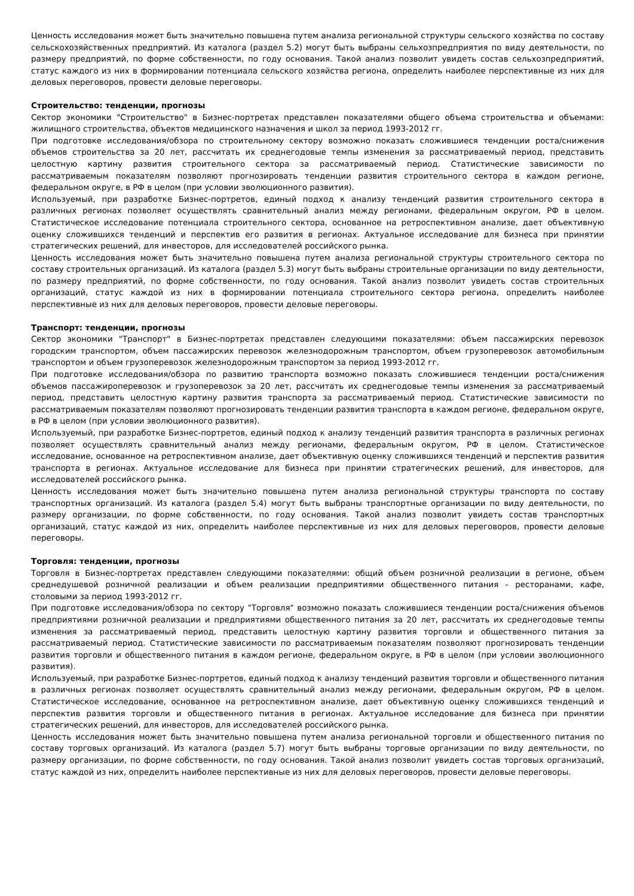Ценность исследования может быть значительно повышена путем анализа региональной структуры сельского хозяйства по составу сельскохозяйственных предприятий. Из каталога (раздел 5.2) могут быть выбраны сельхозпредприятия по виду деятельности, по размеру предприятий, по форме собственности, по году основания. Такой анализ позволит увидеть состав сельхозпредприятий, статус каждого из них в формировании потенциала сельского хозяйства региона, определить наиболее перспективные из них для деловых переговоров, провести деловые переговоры.
Строительство: тенденции, прогнозы
Сектор экономики "Строительство" в Бизнес-портретах представлен показателями общего объема строительства и объемами: жилищного строительства, объектов медицинского назначения и школ за период 1993-2012 гг.
При подготовке исследования/обзора по строительному сектору возможно показать сложившиеся тенденции роста/снижения объемов строительства за 20 лет, рассчитать их среднегодовые темпы изменения за рассматриваемый период, представить целостную картину развития строительного сектора за рассматриваемый период. Статистические зависимости по рассматриваемым показателям позволяют прогнозировать тенденции развития строительного сектора в каждом регионе, федеральном округе, в РФ в целом (при условии эволюционного развития).
Используемый, при разработке Бизнес-портретов, единый подход к анализу тенденций развития строительного сектора в различных регионах позволяет осуществлять сравнительный анализ между регионами, федеральным округом, РФ в целом. Статистическое исследование потенциала строительного сектора, основанное на ретроспективном анализе, дает объективную оценку сложившихся тенденций и перспектив его развития в регионах. Актуальное исследование для бизнеса при принятии стратегических решений, для инвесторов, для исследователей российского рынка.
Ценность исследования может быть значительно повышена путем анализа региональной структуры строительного сектора по составу строительных организаций. Из каталога (раздел 5.3) могут быть выбраны строительные организации по виду деятельности, по размеру предприятий, по форме собственности, по году основания. Такой анализ позволит увидеть состав строительных организаций, статус каждой из них в формировании потенциала строительного сектора региона, определить наиболее перспективные из них для деловых переговоров, провести деловые переговоры.
Транспорт: тенденции, прогнозы
Сектор экономики "Транспорт" в Бизнес-портретах представлен следующими показателями: объем пассажирских перевозок городским транспортом, объем пассажирских перевозок железнодорожным транспортом, объем грузоперевозок автомобильным транспортом и объем грузоперевозок железнодорожным транспортом за период 1993-2012 гг.
При подготовке исследования/обзора по развитию транспорта возможно показать сложившиеся тенденции роста/снижения объемов пассажироперевозок и грузоперевозок за 20 лет, рассчитать их среднегодовые темпы изменения за рассматриваемый период, представить целостную картину развития транспорта за рассматриваемый период. Статистические зависимости по рассматриваемым показателям позволяют прогнозировать тенденции развития транспорта в каждом регионе, федеральном округе, в РФ в целом (при условии эволюционного развития).
Используемый, при разработке Бизнес-портретов, единый подход к анализу тенденций развития транспорта в различных регионах позволяет осуществлять сравнительный анализ между регионами, федеральным округом, РФ в целом. Статистическое исследование, основанное на ретроспективном анализе, дает объективную оценку сложившихся тенденций и перспектив развития транспорта в регионах. Актуальное исследование для бизнеса при принятии стратегических решений, для инвесторов, для исследователей российского рынка.
Ценность исследования может быть значительно повышена путем анализа региональной структуры транспорта по составу транспортных организаций. Из каталога (раздел 5.4) могут быть выбраны транспортные организации по виду деятельности, по размеру организации, по форме собственности, по году основания. Такой анализ позволит увидеть состав транспортных организаций, статус каждой из них, определить наиболее перспективные из них для деловых переговоров, провести деловые переговоры.
Торговля: тенденции, прогнозы
Торговля в Бизнес-портретах представлен следующими показателями: общий объем розничной реализации в регионе, объем среднедушевой розничной реализации и объем реализации предприятиями общественного питания - ресторанами, кафе, столовыми за период 1993-2012 гг.
При подготовке исследования/обзора по сектору "Торговля" возможно показать сложившиеся тенденции роста/снижения объемов предприятиями розничной реализации и предприятиями общественного питания за 20 лет, рассчитать их среднегодовые темпы изменения за рассматриваемый период, представить целостную картину развития торговли и общественного питания за рассматриваемый период. Статистические зависимости по рассматриваемым показателям позволяют прогнозировать тенденции развития торговли и общественного питания в каждом регионе, федеральном округе, в РФ в целом (при условии эволюционного развития).
Используемый, при разработке Бизнес-портретов, единый подход к анализу тенденций развития торговли и общественного питания в различных регионах позволяет осуществлять сравнительный анализ между регионами, федеральным округом, РФ в целом. Статистическое исследование, основанное на ретроспективном анализе, дает объективную оценку сложившихся тенденций и перспектив развития торговли и общественного питания в регионах. Актуальное исследование для бизнеса при принятии стратегических решений, для инвесторов, для исследователей российского рынка.
Ценность исследования может быть значительно повышена путем анализа региональной торговли и общественного питания по составу торговых организаций. Из каталога (раздел 5.7) могут быть выбраны торговые организации по виду деятельности, по размеру организации, по форме собственности, по году основания. Такой анализ позволит увидеть состав торговых организаций, статус каждой из них, определить наиболее перспективные из них для деловых переговоров, провести деловые переговоры.